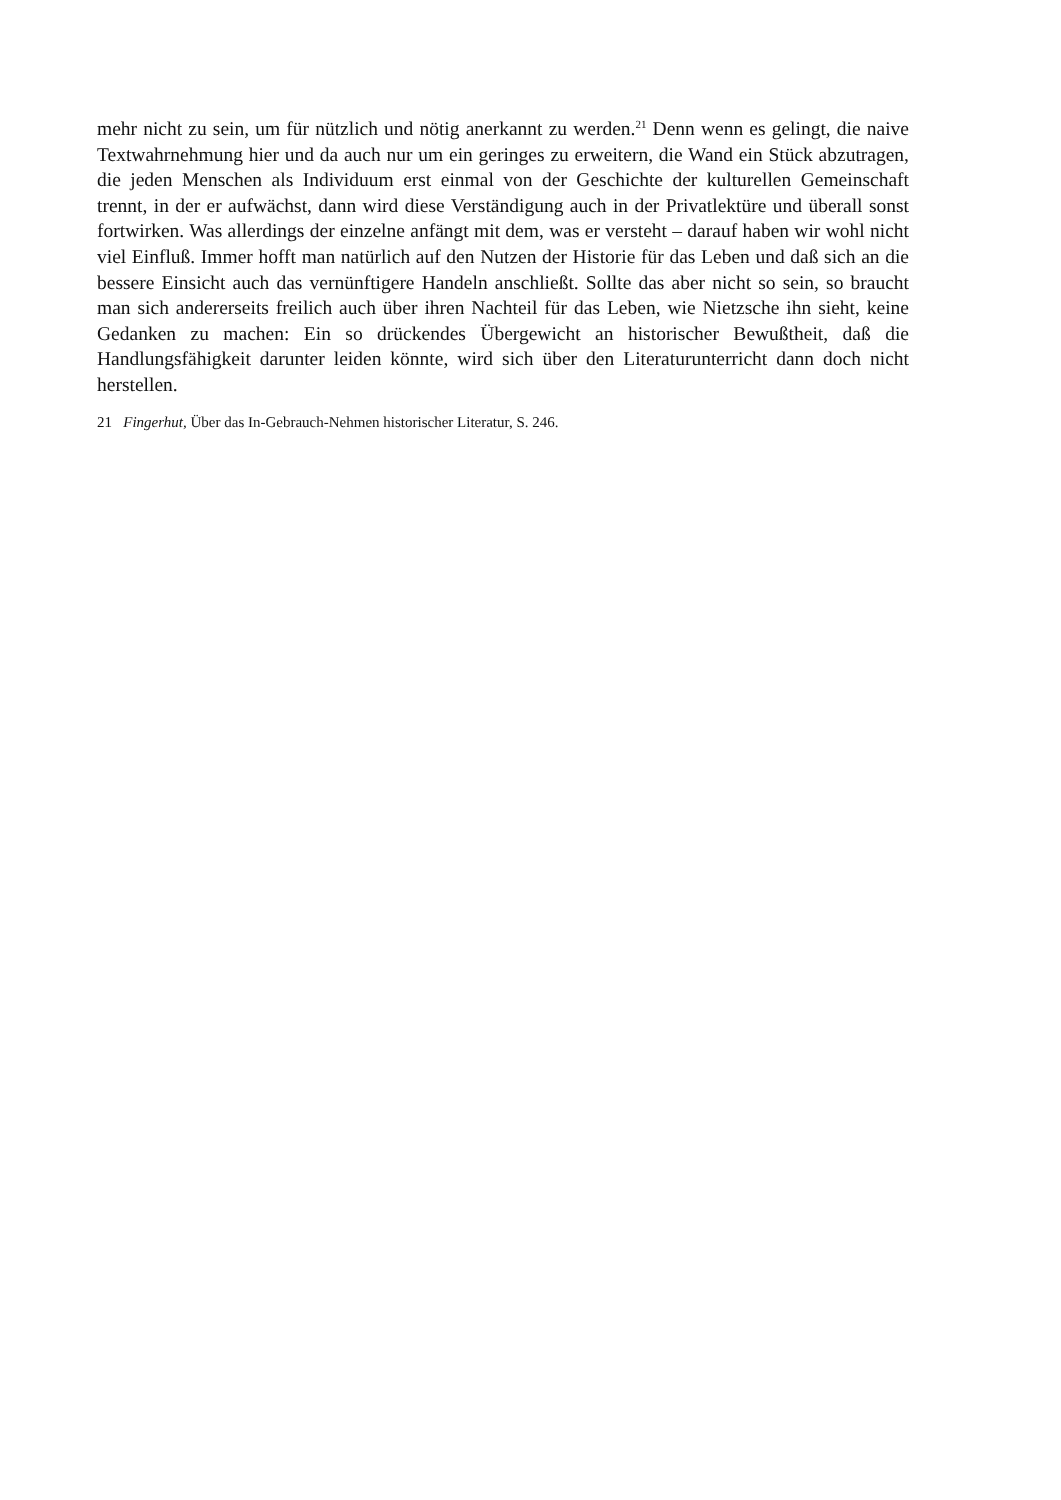mehr nicht zu sein, um für nützlich und nötig anerkannt zu werden.<sup>21</sup> Denn wenn es gelingt, die naive Textwahrnehmung hier und da auch nur um ein geringes zu erweitern, die Wand ein Stück abzutragen, die jeden Menschen als Individuum erst einmal von der Geschichte der kulturellen Gemeinschaft trennt, in der er aufwächst, dann wird diese Verständigung auch in der Privatlektüre und überall sonst fortwirken. Was allerdings der einzelne anfängt mit dem, was er versteht – darauf haben wir wohl nicht viel Einfluß. Immer hofft man natürlich auf den Nutzen der Historie für das Leben und daß sich an die bessere Einsicht auch das vernünftigere Handeln anschließt. Sollte das aber nicht so sein, so braucht man sich andererseits freilich auch über ihren Nachteil für das Leben, wie Nietzsche ihn sieht, keine Gedanken zu machen: Ein so drückendes Übergewicht an historischer Bewußtheit, daß die Handlungsfähigkeit darunter leiden könnte, wird sich über den Literaturunterricht dann doch nicht herstellen.
21 Fingerhut, Über das In-Gebrauch-Nehmen historischer Literatur, S. 246.